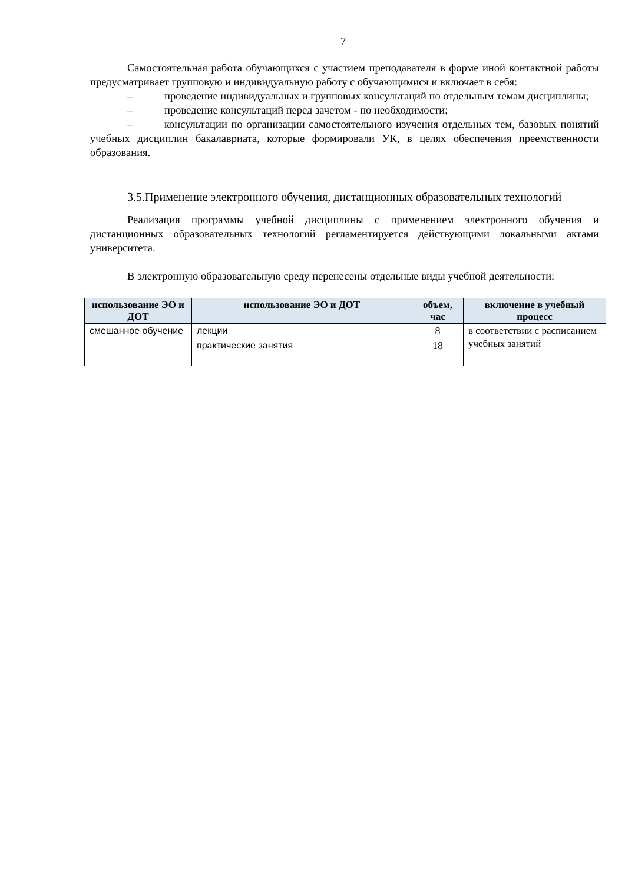7
Самостоятельная работа обучающихся с участием преподавателя в форме иной контактной работы предусматривает групповую и индивидуальную работу с обучающимися и включает в себя:
– проведение индивидуальных и групповых консультаций по отдельным темам дисциплины;
– проведение консультаций перед зачетом - по необходимости;
– консультации по организации самостоятельного изучения отдельных тем, базовых понятий учебных дисциплин бакалавриата, которые формировали УК, в целях обеспечения преемственности образования.
3.5.Применение электронного обучения, дистанционных образовательных технологий
Реализация программы учебной дисциплины с применением электронного обучения и дистанционных образовательных технологий регламентируется действующими локальными актами университета.
В электронную образовательную среду перенесены отдельные виды учебной деятельности:
| использование ЭО и ДОТ | использование ЭО и ДОТ | объем, час | включение в учебный процесс |
| --- | --- | --- | --- |
| смешанное обучение | лекции | 8 | в соответствии с расписанием учебных занятий |
| | практические занятия | 18 | |